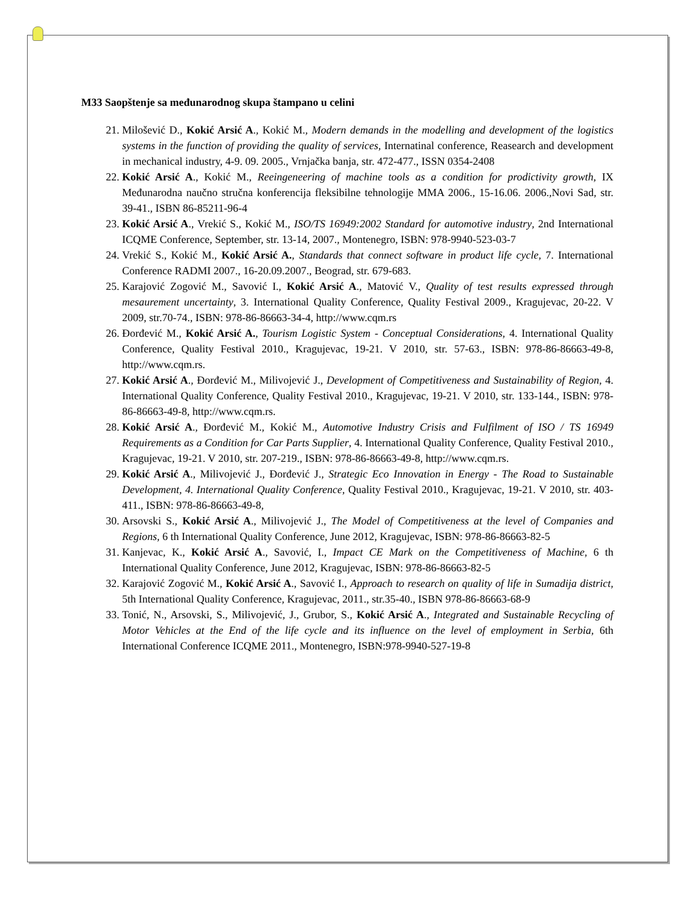M33 Saopštenje sa međunarodnog skupa štampano u celini
21. Milošević D., Kokić Arsić A., Kokić M., Modern demands in the modelling and development of the logistics systems in the function of providing the quality of services, Internatinal conference, Reasearch and development in mechanical industry, 4-9. 09. 2005., Vrnjačka banja, str. 472-477., ISSN 0354-2408
22. Kokić Arsić A., Kokić M., Reeingeneering of machine tools as a condition for prodictivity growth, IX Međunarodna naučno stručna konferencija fleksibilne tehnologije MMA 2006., 15-16.06. 2006.,Novi Sad, str. 39-41., ISBN 86-85211-96-4
23. Kokić Arsić A., Vrekić S., Kokić M., ISO/TS 16949:2002 Standard for automotive industry, 2nd International ICQME Conference, September, str. 13-14, 2007., Montenegro, ISBN: 978-9940-523-03-7
24. Vrekić S., Kokić M., Kokić Arsić A., Standards that connect software in product life cycle, 7. International Conference RADMI 2007., 16-20.09.2007., Beograd, str. 679-683.
25. Karajović Zogović M., Savović I., Kokić Arsić A., Matović V., Quality of test results expressed through mesaurement uncertainty, 3. International Quality Conference, Quality Festival 2009., Kragujevac, 20-22. V 2009, str.70-74., ISBN: 978-86-86663-34-4, http://www.cqm.rs
26. Đorđević M., Kokić Arsić A., Tourism Logistic System - Conceptual Considerations, 4. International Quality Conference, Quality Festival 2010., Kragujevac, 19-21. V 2010, str. 57-63., ISBN: 978-86-86663-49-8, http://www.cqm.rs.
27. Kokić Arsić A., Đorđević M., Milivojević J., Development of Competitiveness and Sustainability of Region, 4. International Quality Conference, Quality Festival 2010., Kragujevac, 19-21. V 2010, str. 133-144., ISBN: 978-86-86663-49-8, http://www.cqm.rs.
28. Kokić Arsić A., Đorđević M., Kokić M., Automotive Industry Crisis and Fulfilment of ISO / TS 16949 Requirements as a Condition for Car Parts Supplier, 4. International Quality Conference, Quality Festival 2010., Kragujevac, 19-21. V 2010, str. 207-219., ISBN: 978-86-86663-49-8, http://www.cqm.rs.
29. Kokić Arsić A., Milivojević J., Đorđević J., Strategic Eco Innovation in Energy - The Road to Sustainable Development, 4. International Quality Conference, Quality Festival 2010., Kragujevac, 19-21. V 2010, str. 403-411., ISBN: 978-86-86663-49-8,
30. Arsovski S., Kokić Arsić A., Milivojević J., The Model of Competitiveness at the level of Companies and Regions, 6 th International Quality Conference, June 2012, Kragujevac, ISBN: 978-86-86663-82-5
31. Kanjevac, K., Kokić Arsić A., Savović, I., Impact CE Mark on the Competitiveness of Machine, 6 th International Quality Conference, June 2012, Kragujevac, ISBN: 978-86-86663-82-5
32. Karajović Zogović M., Kokić Arsić A., Savović I., Approach to research on quality of life in Sumadija district, 5th International Quality Conference, Kragujevac, 2011., str.35-40., ISBN 978-86-86663-68-9
33. Tonić, N., Arsovski, S., Milivojević, J., Grubor, S., Kokić Arsić A., Integrated and Sustainable Recycling of Motor Vehicles at the End of the life cycle and its influence on the level of employment in Serbia, 6th International Conference ICQME 2011., Montenegro, ISBN:978-9940-527-19-8